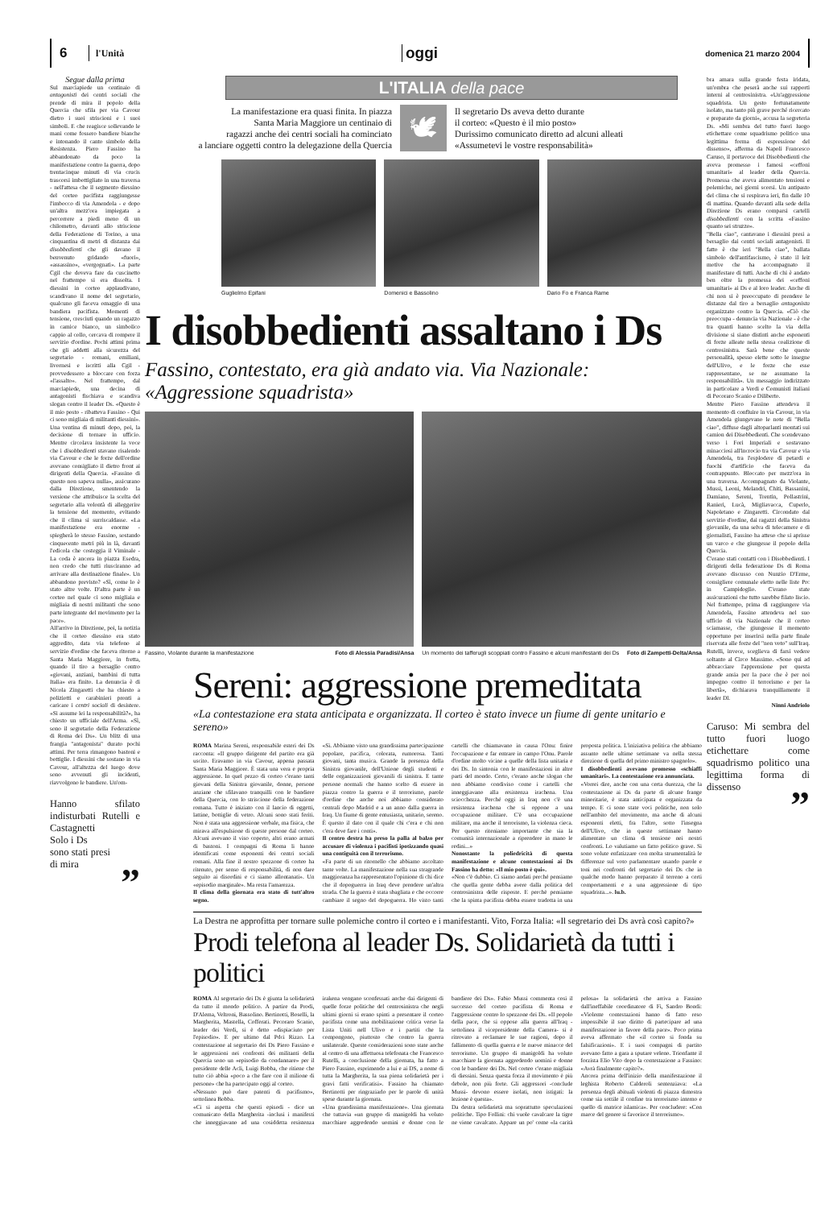6 l'Unità oggi domenica 21 marzo 2004
Segue dalla prima
Sul marciapiede un centinaio di antagonisti dei centri sociali che prende di mira il popolo della Quercia che sfila per via Cavour dietro i suoi striscioni e i suoi simboli. E che reagisce sollevando le mani come fossero bandiere bianche e intonando il canto simbolo della Resistenza. Piero Fassino ha abbandonato da poco la manifestazione contro la guerra, dopo trentacinque minuti di via crucis trascorsi imbottigliato in una traversa - nell'attesa che il segmento diessino del corteo pacifista raggiungesse l'imbocco di via Amendola - e dopo un'altra mezz'ora impiegata a percorrere a piedi meno di un chilometro, davanti allo striscione della Federazione di Torino, a una cinquantina di metri di distanza dai disobbedienti che gli davano il benvenuto gridando «fuori», «assassino», «vergognati». La parte Cgil che doveva fare da cuscinetto nel frattempo si era dissolta. I diessini in corteo applaudivano, scandivano il nome del segretario, qualcuno gli faceva omaggio di una bandiera pacifista. Momenti di tensione, cresciuti quando un ragazzo in camice bianco, un simbolico cappio al collo, cercava di rompere il servizio d'ordine. Pochi attimi prima che gli addetti alla sicurezza del segretario - romani, emiliani, livornesi e iscritti alla Cgil - provvedessero a bloccare con forza «l'assalto». Nel frattempo, dal marciapiede, una decina di antagonisti fischiava e scandiva slogan contro il leader Ds. «Questo è il mio posto - ribatteva Fassino - Qui ci sono migliaia di militanti diessini». Una ventina di minuti dopo, poi, la decisione di tornare in ufficio. Mentre circolava insistente la voce che i disobbedienti stavano risalendo via Cavour e che le forze dell'ordine avevano consigliato il dietro front ai dirigenti della Quercia. «Fassino di questo non sapeva nulla», assicurano dalla Direzione, smentendo la versione che attribuisce la scelta del segretario alla volontà di alleggerire la tensione del momento, evitando che il clima si surriscaldasse. «La manifestazione era enorme - spiegherà lo stesso Fassino, sostando cinquecento metri più in là, davanti l'edicola che costeggia il Viminale - La coda è ancora in piazza Esedra, non credo che tutti riusciranno ad arrivare alla destinazione finale». Un abbandono previsto? «Sì, come lo è stato altre volte. D'altra parte è un corteo nel quale ci sono migliaia e migliaia di nostri militanti che sono parte integrante del movimento per la pace».
All'arrivo in Direzione, poi, la notizia che il corteo diessino era stato aggredito, data via telefono al servizio d'ordine che faceva ritorno a Santa Maria Maggiore, in fretta, quando il tiro a bersaglio contro «giovani, anziani, bambini di tutta Italia» era finito. La denuncia è di Nicola Zingaretti che ha chiesto a poliziotti e carabinieri pronti a caricare i centri sociali di desistere. «Si assume lei la responsabilità?», ha chiesto un ufficiale dell'Arma. «Sì, sono il segretario della Federazione di Roma dei Ds». Un blitz di una frangia "antagonista" durato pochi attimi. Per terra rimangono bastoni e bottiglie. I diessini che sostano in via Cavour, all'altezza del luogo dove sono avvenuti gli incidenti, riavvolgono le bandiere. Un'om-
Hanno sfilato indisturbati Rutelli e Castagnetti
Solo i Ds
sono stati presi
di mira
”
L'ITALIA della pace
La manifestazione era quasi finita. In piazza
Santa Maria Maggiore un centinaio di
ragazzi anche dei centri sociali ha cominciato
a lanciare oggetti contro la delegazione della Quercia
🕊
Il segretario Ds aveva detto durante
il corteo: «Questo è il mio posto»
Durissimo comunicato diretto ad alcuni alleati
«Assumetevi le vostre responsabilità»
Guglielmo Epifani Domenici e Bassolino Dario Fo e Franca Rame
I disobbedienti assaltano i Ds
Fassino, contestato, era già andato via. Via Nazionale: «Aggressione squadrista»
Fassino, Violante durante la manifestazione Foto di Alessia Paradisi/Ansa
Un momento dei tafferugli scoppiati contro Fassino e alcuni manifestanti dei Ds Foto di Zampetti-Delta/Ansa
Sereni: aggressione premeditata
«La contestazione era stata anticipata e organizzata. Il corteo è stato invece un fiume di gente unitario e sereno»
ROMA Marina Sereni, responsabile esteri dei Ds racconta: «Il gruppo dirigente del partito era già uscito. Eravamo in via Cavour, appena passata Santa Maria Maggiore. È stata una vera e propria aggressione. In quel pezzo di corteo c'erano tanti giovani della Sinistra giovanile, donne, persone anziane che sfilavano tranquilli con le bandiere della Quercia, con lo striscione della federazione romana. Tutto è iniziato con il lancio di oggetti, lattine, bottiglie di vetro. Alcuni sono stati feriti. Non è stata una aggressione verbale, ma fisica, che mirava all'espulsione di queste persone dal corteo. Alcuni avevano il viso coperto, altri erano armati di bastoni. I compagni di Roma li hanno identificati come esponenti dei centri sociali romani. Alla fine il nostro spezzone di corteo ha ritenuto, per senso di responsabilità, di non dare seguito ai disordini e ci siamo allontanati». Un «episodio marginale». Ma resta l'amarezza.
Il clima della giornata era stato di tutt'altro segno.
«Sì. Abbiamo visto una grandissima partecipazione popolare, pacifica, colorata, rumorosa. Tanti giovani, tanta musica. Grande la presenza della Sinistra giovanile, dell'Unione degli studenti e delle organizzazioni giovanili di sinistra. E tante persone normali che hanno scelto di essere in piazza contro la guerra e il terrorismo, parole d'ordine che anche noi abbiamo considerato centrali dopo Madrid e a un anno dalla guerra in Iraq. Un fiume di gente entusiasta, unitario, sereno. È questo il dato con il quale chi c'era e chi non c'era deve fare i conti».
Il centro destra ha preso la palla al balzo per accusare di violenza i pacifisti ipotizzando quasi una contiguità con il terrorismo.
«Fa parte di un ritornello che abbiamo ascoltato tante volte. La manifestazione nella sua stragrande maggioranza ha rappresentato l'opinione di chi dice che il dopoguerra in Iraq deve prendere un'altra strada. Che la guerra è stata sbagliata e che occorre cambiare il segno del dopoguerra. Ho visto tanti cartelli che chiamavano in causa l'Onu: finire l'occupazione e far entrare in campo l'Onu. Parole d'ordine molto vicine a quelle della lista unitaria e dei Ds. In sintonia con le manifestazioni in altre parti del mondo. Certo, c'erano anche slogan che non abbiamo condiviso come i cartelli che inneggiavano alla resistenza irachena. Una sciocchezza. Perché oggi in Iraq non c'è una resistenza irachena che si oppone a una occupazione militare. C'è una occupazione militare, ma anche il terrorismo, la violenza cieca. Per questo riteniamo importante che sia la comunità internazionale a riprendere in mano le redini...»
Nonostante la poliedricità di questa manifestazione e alcune contestazioni ai Ds Fassino ha detto: «Il mio posto è qui».
«Non c'è dubbio. Ci siamo andati perché pensiamo che quella gente debba avere dalla politica del centrosinistra delle risposte. E perchè pensiamo che la spinta pacifista debba essere tradotta in una proposta politica. L'iniziativa politica che abbiamo assunto nelle ultime settimane va nella stessa direzione di quella del primo ministro spagnolo».
I disobbedienti avevano promesso «schiaffi umanitari». La contestazione era annunciata.
«Vorrei dire, anche con una certa durezza, che la contestazione ai Ds da parte di alcune frange minoritarie, è stata anticipata e organizzata da tempo. E ci sono state voci politiche, non solo nell'ambito del movimento, ma anche di alcuni esponenti eletti, fra l'altro, sotto l'insegna dell'Ulivo, che in queste settimane hanno alimentato un clima di tensione nei nostri confronti. Lo valutiamo un fatto politico grave. Si sono volute enfatizzare con molta strumentalità le differenze sul voto parlamentare usando parole e toni nei confronti del segretario dei Ds che in qualche modo hanno preparato il terreno a certi comportamenti e a una aggressione di tipo squadrista...». lu.b.
La Destra ne approfitta per tornare sulle polemiche contro il corteo e i manifestanti. Vito, Forza Italia: «Il segretario dei Ds avrà così capito?»
Prodi telefona al leader Ds. Solidarietà da tutti i politici
ROMA Al segretario dei Ds è giunta la solidarietà da tutto il mondo politico. A partire da Prodi, D'Alema, Veltroni, Bassolino. Bertinotti, Boselli, la Margherita, Mastella, Cofferati. Pecoraro Scanio, leader dei Verdi, si è detto «dispiaciuto per l'episodio». E per ultimo dal Pdci Rizzo. La contestazione al segretario dei Ds Piero Fassino e le aggressioni nei confronti dei militanti della Quercia sono un «episodio da condannare» per il presidente delle Acli, Luigi Bobba, che ritiene che tutto ciò abbia «poco a che fare con il milione di persone» che ha partecipato oggi al corteo.
«Nessuno può dare patenti di pacifismo», sottolinea Bobba.
«Ci si aspetta che questi episodi - dice un comunicato della Margherita -inclusi i manifesti che inneggiavano ad una cosiddetta resistenza irakena vengano sconfessati anche dai dirigenti di quelle forze politiche del centrosinistra che negli ultimi giorni si erano spinti a presentare il corteo pacifista come una mobilitazione critica verso la Lista Uniti nell Ulivo e i partiti che la compongono, piuttosto che contro la guerra unilaterale. Queste considerazioni sono state anche al centro di una affettuosa telefonata che Francesco Rutelli, a conclusione della giornata, ha fatto a Piero Fassino, esprimendo a lui e ai DS, a nome di tutta la Margherita, la sua piena solidarietà per i gravi fatti verificatisi». Fassino ha chiamato Bertinotti per ringraziarlo per le parole di unità spese durante la giornata.
«Una grandissima manifestazione». Una giornata che tuttavia «un gruppo di manigoldi ha voluto macchiare aggredendo uomini e donne con le bandiere dei Ds». Fabio Mussi commenta così il successo del corteo pacifista di Roma e l'aggressione contro lo spezzone dei Ds. «Il popolo della pace, che si oppose alla guerra all'Iraq -sottolinea il vicepresidente della Camera- si è ritrovato a reclamare le sue ragioni, dopo il fallimento di quella guerra e le nuove minacce del terrorismo. Un gruppo di manigoldi ha voluto macchiare la giornata aggredendo uomini e donne con le bandiere dei Ds. Nel corteo c'erano migliaia di diessini. Senza questa forza il movimento è più debole, non più forte. Gli aggressori -conclude Mussi- devono essere isolati, non istigati: la lezione è questa».
Da destra solidarietà ma soprattutto speculazioni politiche. Tipo Follini: chi vuole cavalcare la tigre ne viene cavalcato. Appare un po' come «la carità pelosa» la solidarietà che arriva a Fassino dall'ineffabile coordinatore di Fi, Sandro Bondi: «Violente contestazioni hanno di fatto reso impossibile il suo diritto di partecipare ad una manifestazione in favore della pace». Poco prima aveva affermato che «il corteo si fonda su falsificazioni». E i suoi compagni di partito avevano fatto a gara a sputare veleno. Trionfante il forzista Elio Vito dopo la contestazione a Fassino: «Avrà finalmente capito?».
Ancora prima dell'inizio della manifestazione il leghista Roberto Calderoli sentenziava: «La presenza degli abituali violenti di piazza dimostra come sia sottile il confine tra terrorismo interno e quello di matrice islamica». Per concludere: «Con marce del genere si favorisce il terrorismo».
bra amara sulla grande festa iridata, un'ombra che peserà anche sui rapporti interni al centrosinistra. «Un'aggressione squadrista. Un gesto fortunatamente isolato, ma tanto più grave perché ricercato e preparato da giorni», accusa la segreteria Ds. «Mi sembra del tutto fuori luogo etichettare come squadrismo politico una legittima forma di espressione del dissenso», afferma da Napoli Francesco Caruso, il portavoce dei Disobbedienti che aveva promesso i famosi «ceffoni umanitari» al leader della Quercia. Promessa che aveva alimentato tensioni e polemiche, nei giorni scorsi. Un antipasto del clima che si respirava ieri, fin dalle 10 di mattina. Quando davanti alla sede della Direzione Ds erano comparsi cartelli disobbedienti con la scritta «Fassino quanto sei struzzo».
"Bella ciao", cantavano i diessini presi a bersaglio dai centri sociali antagonisti. Il fatto è che ieri "Bella ciao", ballata simbolo dell'antifascismo, è stato il leit motive che ha accompagnato il manifestare di tutti. Anche di chi è andato ben oltre la promessa dei «ceffoni umanitari» ai Ds e al loro leader. Anche di chi non si è preoccupato di prendere le distanze dal tiro a bersaglio antagonista organizzato contro la Quercia. «Ciò che preoccupa - denuncia via Nazionale - è che tra quanti hanno scelto la via della divisione si siano distinti anche esponenti di forze alleate nella stessa coalizione di centrosinistra. Sarà bene che queste personalità, spesso elette sotto le insegne dell'Ulivo, e le forze che esse rappresentano, se ne assumano la responsabilità». Un messaggio indirizzato in particolare a Verdi e Comunisti italiani di Pecoraro Scanio e Diliberto.
Mentre Piero Fassino attendeva il momento di confluire in via Cavour, in via Amendola giungevano le note di "Bella ciao", diffuse dagli altoparlanti montati sui camion dei Disobbedienti. Che scendevano verso i Fori Imperiali e sostavano minacciosi all'incrocio tra via Cavour e via Amendola, tra l'esplodere di petardi e fuochi d'artificio che faceva da contrappunto. Bloccato per mezz'ora in una traversa. Accompagnato da Violante, Mussi, Leoni, Melandri, Chiti, Bassanini, Damiano, Sereni, Trentin, Pollastrini, Ranieri, Lucà, Migliavacca, Cuperlo, Napoletano e Zingaretti. Circondato dal servizio d'ordine, dai ragazzi della Sinistra giovanile, da una selva di telecamere e di giornalisti, Fassino ha atteso che si aprisse un varco e che giungesse il popolo della Quercia.
C'erano stati contatti con i Disobbedienti. I dirigenti della federazione Ds di Roma avevano discusso con Nunzio D'Erme, consigliere comunale eletto nelle liste Prc in Campidoglio. C'erano state assicurazioni che tutto sarebbe filato liscio. Nel frattempo, prima di raggiungere via Amendola, Fassino attendeva nel suo ufficio di via Nazionale che il corteo sciamasse, che giungesse il momento opportuno per inserirsi nella parte finale riservata alle forze del "non voto" sull'Iraq. Rutelli, invece, sceglieva di farsi vedere soltanto al Circo Massimo. «Sono qui ad abbracciare l'apprensione per questa grande ansia per la pace che è per noi impegno contro il terrorismo e per la libertà», dichiarava tranquillamente il leader Dl.
Ninni Andriolo
Caruso: Mi sembra del tutto fuori luogo etichettare come squadrismo politico una legittima forma di dissenso
”